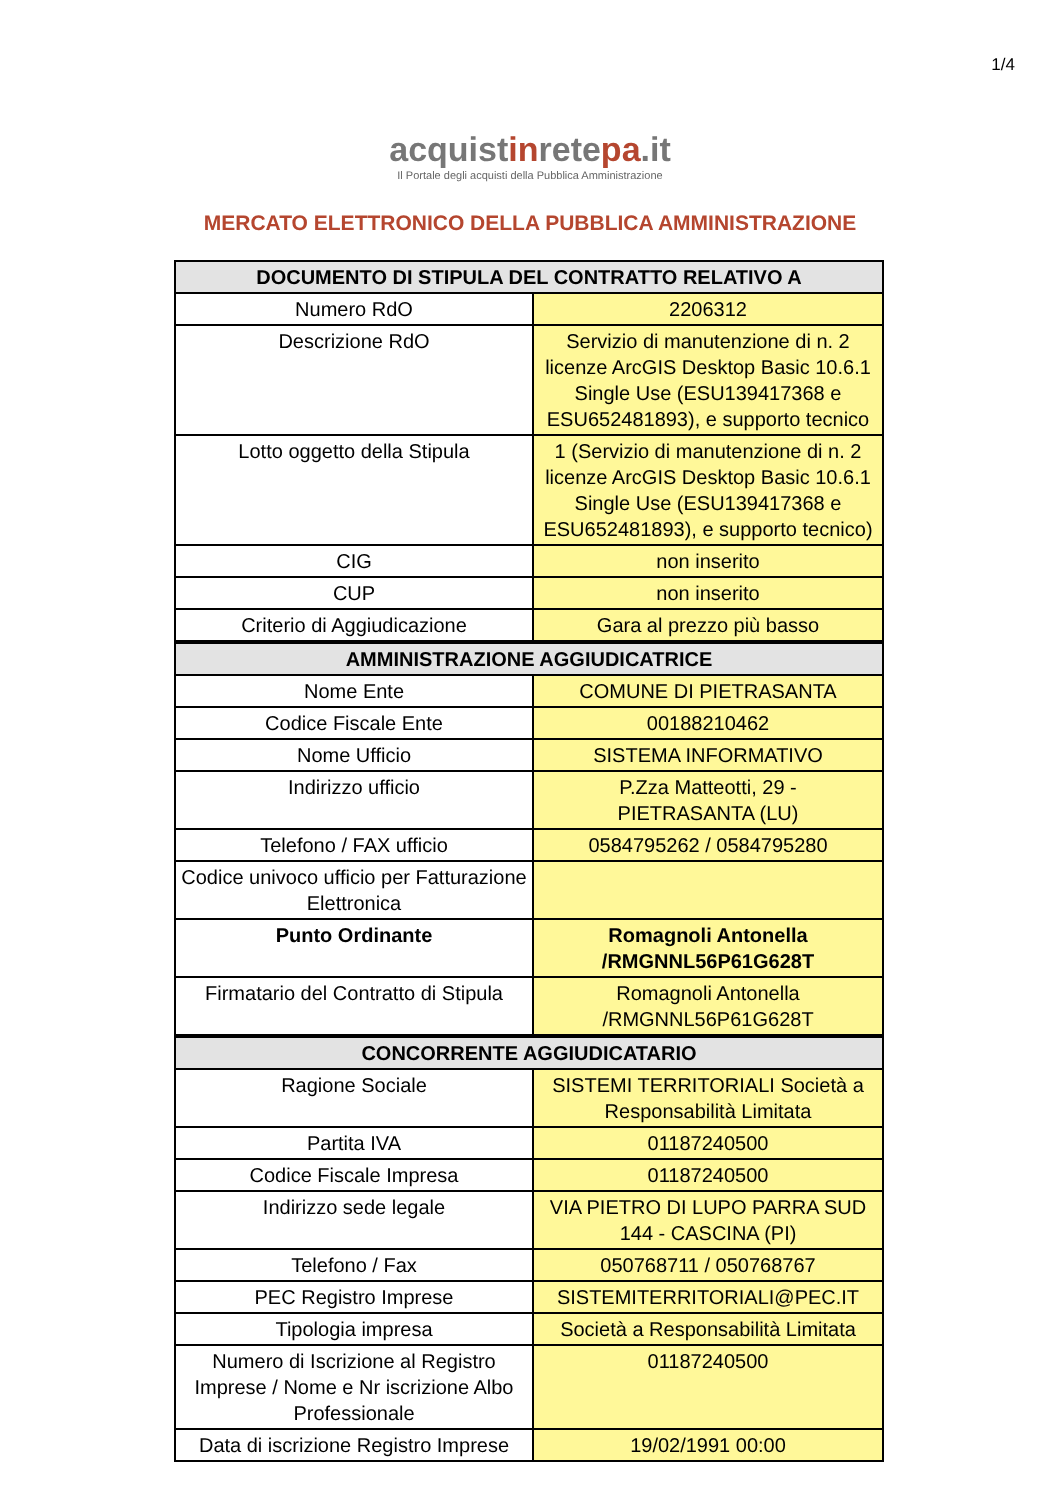1/4
acquistinretepa.it
Il Portale degli acquisti della Pubblica Amministrazione
MERCATO ELETTRONICO DELLA PUBBLICA AMMINISTRAZIONE
| DOCUMENTO DI STIPULA DEL CONTRATTO RELATIVO A | |
| --- | --- |
| Numero RdO | 2206312 |
| Descrizione RdO | Servizio di manutenzione di n. 2 licenze ArcGIS Desktop Basic 10.6.1 Single Use (ESU139417368 e ESU652481893), e supporto tecnico |
| Lotto oggetto della Stipula | 1 (Servizio di manutenzione di n. 2 licenze ArcGIS Desktop Basic 10.6.1 Single Use (ESU139417368 e ESU652481893), e supporto tecnico) |
| CIG | non inserito |
| CUP | non inserito |
| Criterio di Aggiudicazione | Gara al prezzo più basso |
| AMMINISTRAZIONE AGGIUDICATRICE | |
| Nome Ente | COMUNE DI PIETRASANTA |
| Codice Fiscale Ente | 00188210462 |
| Nome Ufficio | SISTEMA INFORMATIVO |
| Indirizzo ufficio | P.Zza Matteotti, 29 - PIETRASANTA (LU) |
| Telefono / FAX ufficio | 0584795262 / 0584795280 |
| Codice univoco ufficio per Fatturazione Elettronica | |
| Punto Ordinante | Romagnoli Antonella /RMGNNL56P61G628T |
| Firmatario del Contratto di Stipula | Romagnoli Antonella /RMGNNL56P61G628T |
| CONCORRENTE AGGIUDICATARIO | |
| Ragione Sociale | SISTEMI TERRITORIALI Società a Responsabilità Limitata |
| Partita IVA | 01187240500 |
| Codice Fiscale Impresa | 01187240500 |
| Indirizzo sede legale | VIA PIETRO DI LUPO PARRA SUD 144 - CASCINA (PI) |
| Telefono / Fax | 050768711 / 050768767 |
| PEC Registro Imprese | SISTEMITERRITORIALI@PEC.IT |
| Tipologia impresa | Società a Responsabilità Limitata |
| Numero di Iscrizione al Registro Imprese / Nome e Nr iscrizione Albo Professionale | 01187240500 |
| Data di iscrizione Registro Imprese | 19/02/1991 00:00 |